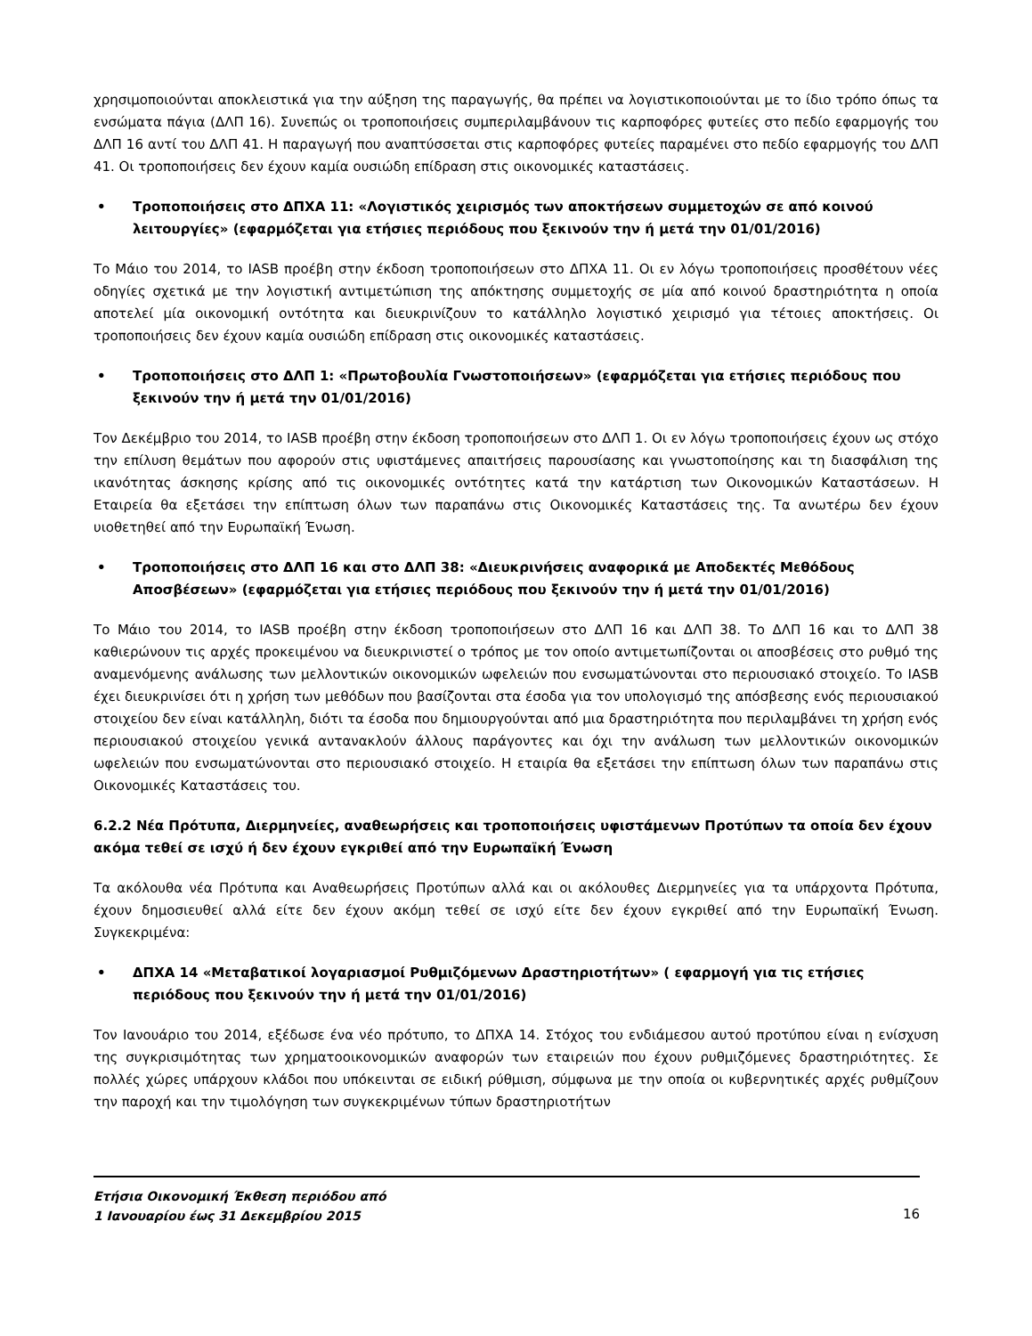χρησιμοποιούνται αποκλειστικά για την αύξηση της παραγωγής, θα πρέπει να λογιστικοποιούνται με το ίδιο τρόπο όπως τα ενσώματα πάγια (ΔΛΠ 16). Συνεπώς οι τροποποιήσεις συμπεριλαμβάνουν τις καρποφόρες φυτείες στο πεδίο εφαρμογής του ΔΛΠ 16 αντί του ΔΛΠ 41. Η παραγωγή που αναπτύσσεται στις καρποφόρες φυτείες παραμένει στο πεδίο εφαρμογής του ΔΛΠ 41. Οι τροποποιήσεις δεν έχουν καμία ουσιώδη επίδραση στις οικονομικές καταστάσεις.
• Τροποποιήσεις στο ΔΠΧΑ 11: «Λογιστικός χειρισμός των αποκτήσεων συμμετοχών σε από κοινού λειτουργίες» (εφαρμόζεται για ετήσιες περιόδους που ξεκινούν την ή μετά την 01/01/2016)
Το Μάιο του 2014, το IASB προέβη στην έκδοση τροποποιήσεων στο ΔΠΧΑ 11. Οι εν λόγω τροποποιήσεις προσθέτουν νέες οδηγίες σχετικά με την λογιστική αντιμετώπιση της απόκτησης συμμετοχής σε μία από κοινού δραστηριότητα η οποία αποτελεί μία οικονομική οντότητα και διευκρινίζουν το κατάλληλο λογιστικό χειρισμό για τέτοιες αποκτήσεις. Οι τροποποιήσεις δεν έχουν καμία ουσιώδη επίδραση στις οικονομικές καταστάσεις.
• Τροποποιήσεις στο ΔΛΠ 1: «Πρωτοβουλία Γνωστοποιήσεων» (εφαρμόζεται για ετήσιες περιόδους που ξεκινούν την ή μετά την 01/01/2016)
Τον Δεκέμβριο του 2014, το IASB προέβη στην έκδοση τροποποιήσεων στο ΔΛΠ 1. Οι εν λόγω τροποποιήσεις έχουν ως στόχο την επίλυση θεμάτων που αφορούν στις υφιστάμενες απαιτήσεις παρουσίασης και γνωστοποίησης και τη διασφάλιση της ικανότητας άσκησης κρίσης από τις οικονομικές οντότητες κατά την κατάρτιση των Οικονομικών Καταστάσεων. Η Εταιρεία θα εξετάσει την επίπτωση όλων των παραπάνω στις Οικονομικές Καταστάσεις της. Τα ανωτέρω δεν έχουν υιοθετηθεί από την Ευρωπαϊκή Ένωση.
• Τροποποιήσεις στο ΔΛΠ 16 και στο ΔΛΠ 38: «Διευκρινήσεις αναφορικά με Αποδεκτές Μεθόδους Αποσβέσεων» (εφαρμόζεται για ετήσιες περιόδους που ξεκινούν την ή μετά την 01/01/2016)
Το Μάιο του 2014, το IASB προέβη στην έκδοση τροποποιήσεων στο ΔΛΠ 16 και ΔΛΠ 38. Το ΔΛΠ 16 και το ΔΛΠ 38 καθιερώνουν τις αρχές προκειμένου να διευκρινιστεί ο τρόπος με τον οποίο αντιμετωπίζονται οι αποσβέσεις στο ρυθμό της αναμενόμενης ανάλωσης των μελλοντικών οικονομικών ωφελειών που ενσωματώνονται στο περιουσιακό στοιχείο. Το IASB έχει διευκρινίσει ότι η χρήση των μεθόδων που βασίζονται στα έσοδα για τον υπολογισμό της απόσβεσης ενός περιουσιακού στοιχείου δεν είναι κατάλληλη, διότι τα έσοδα που δημιουργούνται από μια δραστηριότητα που περιλαμβάνει τη χρήση ενός περιουσιακού στοιχείου γενικά αντανακλούν άλλους παράγοντες και όχι την ανάλωση των μελλοντικών οικονομικών ωφελειών που ενσωματώνονται στο περιουσιακό στοιχείο. Η εταιρία θα εξετάσει την επίπτωση όλων των παραπάνω στις Οικονομικές Καταστάσεις του.
6.2.2 Νέα Πρότυπα, Διερμηνείες, αναθεωρήσεις και τροποποιήσεις υφιστάμενων Προτύπων τα οποία δεν έχουν ακόμα τεθεί σε ισχύ ή δεν έχουν εγκριθεί από την Ευρωπαϊκή Ένωση
Τα ακόλουθα νέα Πρότυπα και Αναθεωρήσεις Προτύπων αλλά και οι ακόλουθες Διερμηνείες για τα υπάρχοντα Πρότυπα, έχουν δημοσιευθεί αλλά είτε δεν έχουν ακόμη τεθεί σε ισχύ είτε δεν έχουν εγκριθεί από την Ευρωπαϊκή Ένωση. Συγκεκριμένα:
• ΔΠΧΑ 14 «Μεταβατικοί λογαριασμοί Ρυθμιζόμενων Δραστηριοτήτων» ( εφαρμογή για τις ετήσιες περιόδους που ξεκινούν την ή μετά την 01/01/2016)
Τον Ιανουάριο του 2014, εξέδωσε ένα νέο πρότυπο, το ΔΠΧΑ 14. Στόχος του ενδιάμεσου αυτού προτύπου είναι η ενίσχυση της συγκρισιμότητας των χρηματοοικονομικών αναφορών των εταιρειών που έχουν ρυθμιζόμενες δραστηριότητες. Σε πολλές χώρες υπάρχουν κλάδοι που υπόκεινται σε ειδική ρύθμιση, σύμφωνα με την οποία οι κυβερνητικές αρχές ρυθμίζουν την παροχή και την τιμολόγηση των συγκεκριμένων τύπων δραστηριοτήτων
Ετήσια Οικονομική Έκθεση περιόδου από
1 Ιανουαρίου έως 31 Δεκεμβρίου 2015 16